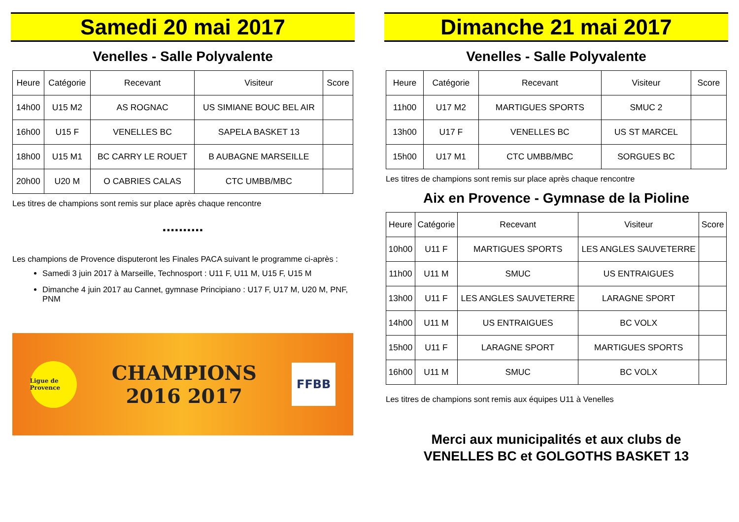Samedi 20 mai 2017
Venelles - Salle Polyvalente
| Heure | Catégorie | Recevant | Visiteur | Score |
| --- | --- | --- | --- | --- |
| 14h00 | U15 M2 | AS ROGNAC | US SIMIANE BOUC BEL AIR | |
| 16h00 | U15 F | VENELLES BC | SAPELA BASKET 13 | |
| 18h00 | U15 M1 | BC CARRY LE ROUET | B AUBAGNE MARSEILLE | |
| 20h00 | U20 M | O CABRIES CALAS | CTC UMBB/MBC | |
Les titres de champions sont remis sur place après chaque rencontre
..........
Les champions de Provence disputeront les Finales PACA suivant le programme ci-après :
Samedi 3 juin 2017 à Marseille, Technosport : U11 F, U11 M, U15 F, U15 M
Dimanche 4 juin 2017 au Cannet, gymnase Principiano : U17 F, U17 M, U20 M, PNF, PNM
Ligue de Provence
CHAMPIONS
2016 2017
FFBB
Dimanche 21 mai 2017
Venelles - Salle Polyvalente
| Heure | Catégorie | Recevant | Visiteur | Score |
| --- | --- | --- | --- | --- |
| 11h00 | U17 M2 | MARTIGUES SPORTS | SMUC 2 | |
| 13h00 | U17 F | VENELLES BC | US ST MARCEL | |
| 15h00 | U17 M1 | CTC UMBB/MBC | SORGUES BC | |
Les titres de champions sont remis sur place après chaque rencontre
Aix en Provence - Gymnase de la Pioline
| Heure | Catégorie | Recevant | Visiteur | Score |
| --- | --- | --- | --- | --- |
| 10h00 | U11 F | MARTIGUES SPORTS | LES ANGLES SAUVETERRE | |
| 11h00 | U11 M | SMUC | US ENTRAIGUES | |
| 13h00 | U11 F | LES ANGLES SAUVETERRE | LARAGNE SPORT | |
| 14h00 | U11 M | US ENTRAIGUES | BC VOLX | |
| 15h00 | U11 F | LARAGNE SPORT | MARTIGUES SPORTS | |
| 16h00 | U11 M | SMUC | BC VOLX | |
Les titres de champions sont remis aux équipes U11 à Venelles
Merci aux municipalités et aux clubs de
VENELLES BC et GOLGOTHS BASKET 13